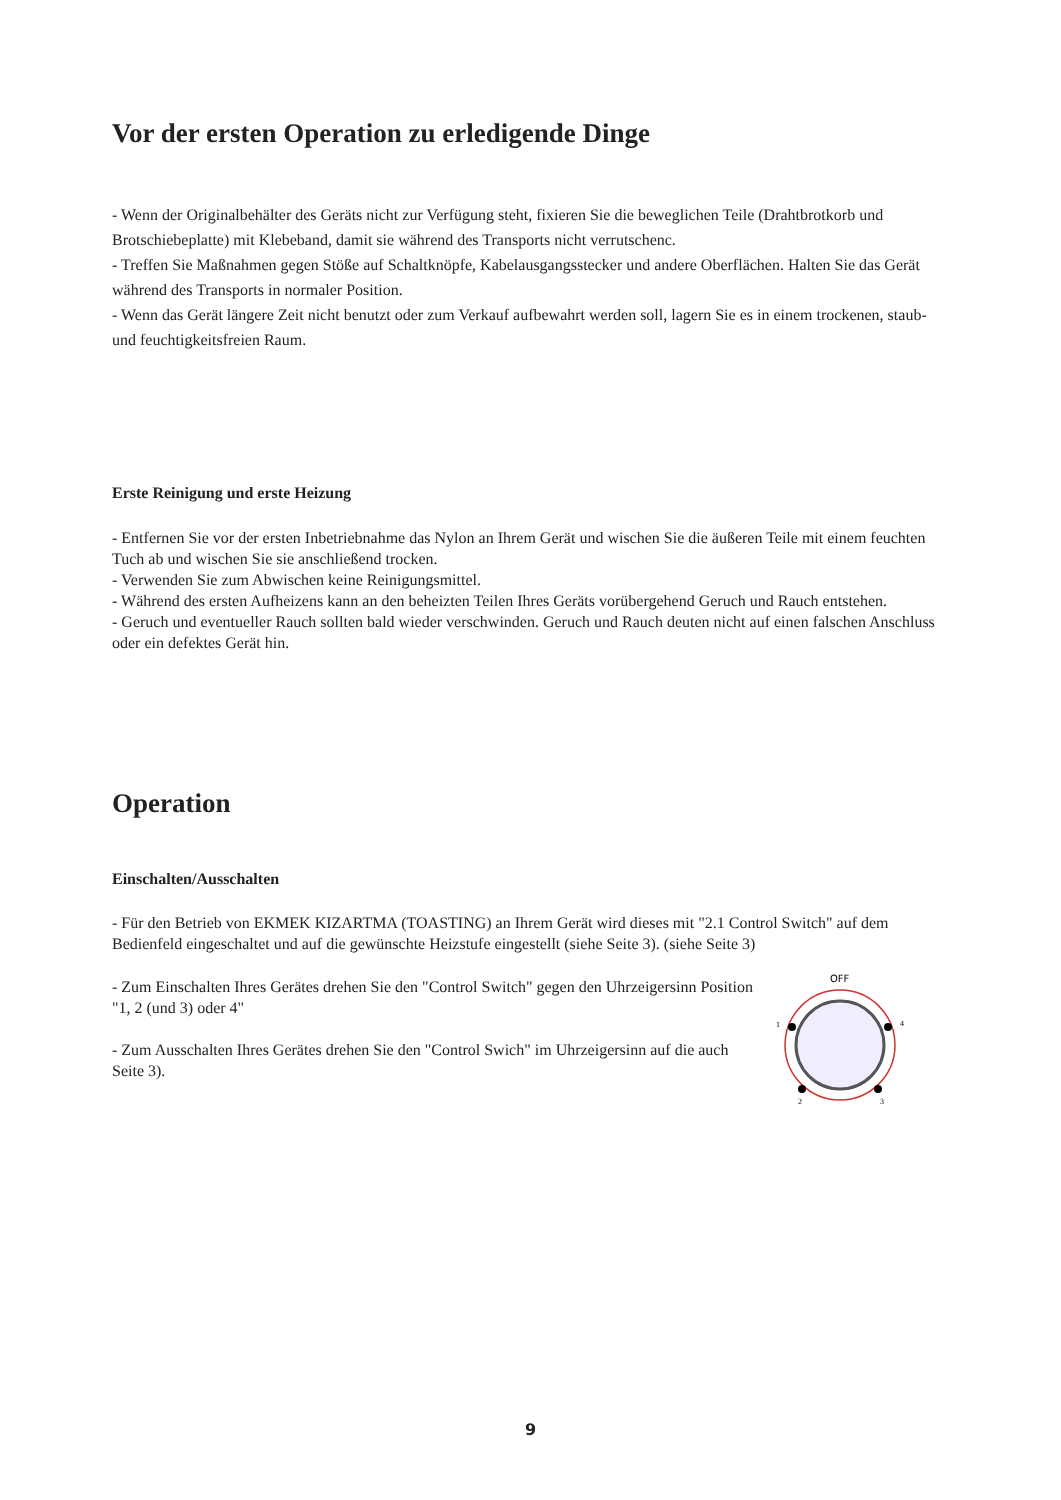Vor der ersten Operation zu erledigende Dinge
- Wenn der Originalbehälter des Geräts nicht zur Verfügung steht, fixieren Sie die beweglichen Teile (Drahtbrotkorb und Brotschiebeplatte) mit Klebeband, damit sie während des Transports nicht verrutschenc.
- Treffen Sie Maßnahmen gegen Stöße auf Schaltknöpfe, Kabelausgangsstecker und andere Oberflächen. Halten Sie das Gerät während des Transports in normaler Position.
- Wenn das Gerät längere Zeit nicht benutzt oder zum Verkauf aufbewahrt werden soll, lagern Sie es in einem trockenen, staub- und feuchtigkeitsfreien Raum.
Erste Reinigung und erste Heizung
- Entfernen Sie vor der ersten Inbetriebnahme das Nylon an Ihrem Gerät und wischen Sie die äußeren Teile mit einem feuchten Tuch ab und wischen Sie sie anschließend trocken.
- Verwenden Sie zum Abwischen keine Reinigungsmittel.
- Während des ersten Aufheizens kann an den beheizten Teilen Ihres Geräts vorübergehend Geruch und Rauch entstehen.
- Geruch und eventueller Rauch sollten bald wieder verschwinden. Geruch und Rauch deuten nicht auf einen falschen Anschluss oder ein defektes Gerät hin.
Operation
Einschalten/Ausschalten
- Für den Betrieb von EKMEK KIZARTMA (TOASTING) an Ihrem Gerät wird dieses mit "2.1 Control Switch" auf dem Bedienfeld eingeschaltet und auf die gewünschte Heizstufe eingestellt (siehe Seite 3). (siehe Seite 3)
- Zum Einschalten Ihres Gerätes drehen Sie den "Control Switch" gegen den Uhrzeigersinn Position "1, 2 (und 3) oder 4"
- Zum Ausschalten Ihres Gerätes drehen Sie den "Control Swich" im Uhrzeigersinn auf die auch Seite 3).
OFF
1
4
2
3
9